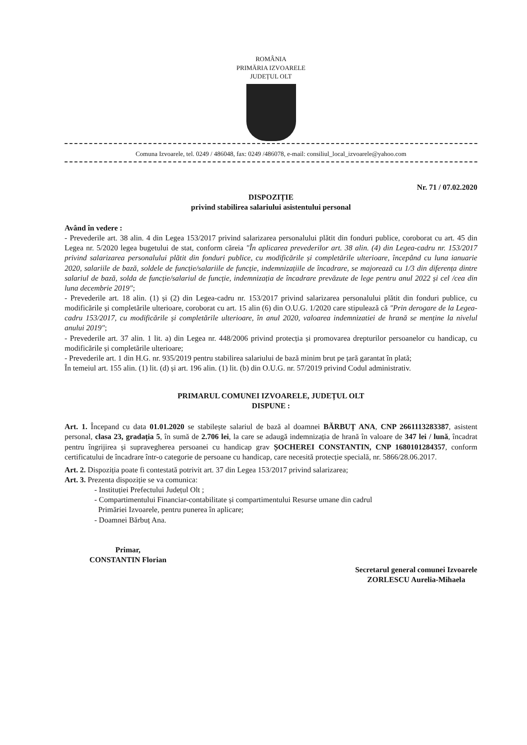ROMÂNIA
PRIMĂRIA IZVOARELE
JUDEȚUL OLT
Comuna Izvoarele, tel. 0249 / 486048, fax: 0249 /486078, e-mail: consiliul_local_izvoarele@yahoo.com
Nr. 71 / 07.02.2020
DISPOZIȚIE
privind stabilirea salariului asistentului personal
Având în vedere :
- Prevederile art. 38 alin. 4 din Legea 153/2017 privind salarizarea personalului plătit din fonduri publice, coroborat cu art. 45 din Legea nr. 5/2020 legea bugetului de stat, conform căreia "În aplicarea prevederilor art. 38 alin. (4) din Legea-cadru nr. 153/2017 privind salarizarea personalului plătit din fonduri publice, cu modificările și completările ulterioare, începând cu luna ianuarie 2020, salariile de bază, soldele de funcție/salariile de funcție, indemnizațiile de încadrare, se majorează cu 1/3 din diferența dintre salariul de bază, solda de funcție/salariul de funcție, indemnizația de încadrare prevăzute de lege pentru anul 2022 și cel /cea din luna decembrie 2019";
- Prevederile art. 18 alin. (1) și (2) din Legea-cadru nr. 153/2017 privind salarizarea personalului plătit din fonduri publice, cu modificările și completările ulterioare, coroborat cu art. 15 alin (6) din O.U.G. 1/2020 care stipulează că "Prin derogare de la Legea-cadru 153/2017, cu modificările și completările ulterioare, în anul 2020, valoarea indemnizatiei de hrană se menține la nivelul anului 2019";
- Prevederile art. 37 alin. 1 lit. a) din Legea nr. 448/2006 privind protecția și promovarea drepturilor persoanelor cu handicap, cu modificările și completările ulterioare;
- Prevederile art. 1 din H.G. nr. 935/2019 pentru stabilirea salariului de bază minim brut pe țară garantat în plată;
În temeiul art. 155 alin. (1) lit. (d) și art. 196 alin. (1) lit. (b) din O.U.G. nr. 57/2019 privind Codul administrativ.
PRIMARUL COMUNEI IZVOARELE, JUDEȚUL OLT
DISPUNE :
Art. 1. Începand cu data 01.01.2020 se stabilește salariul de bază al doamnei BĂRBUȚ ANA, CNP 2661113283387, asistent personal, clasa 23, gradația 5, în sumă de 2.706 lei, la care se adaugă indemnizația de hrană în valoare de 347 lei / lună, încadrat pentru îngrijirea și supravegherea persoanei cu handicap grav ȘOCHEREI CONSTANTIN, CNP 1680101284357, conform certificatului de încadrare într-o categorie de persoane cu handicap, care necesită protecție specială, nr. 5866/28.06.2017.
Art. 2. Dispoziția poate fi contestată potrivit art. 37 din Legea 153/2017 privind salarizarea;
Art. 3. Prezenta dispoziție se va comunica:
- Instituției Prefectului Județul Olt ;
- Compartimentului Financiar-contabilitate și compartimentului Resurse umane din cadrul
Primăriei Izvoarele, pentru punerea în aplicare;
- Doamnei Bărbuț Ana.
Primar,
CONSTANTIN Florian
Secretarul general comunei Izvoarele
ZORLESCU Aurelia-Mihaela